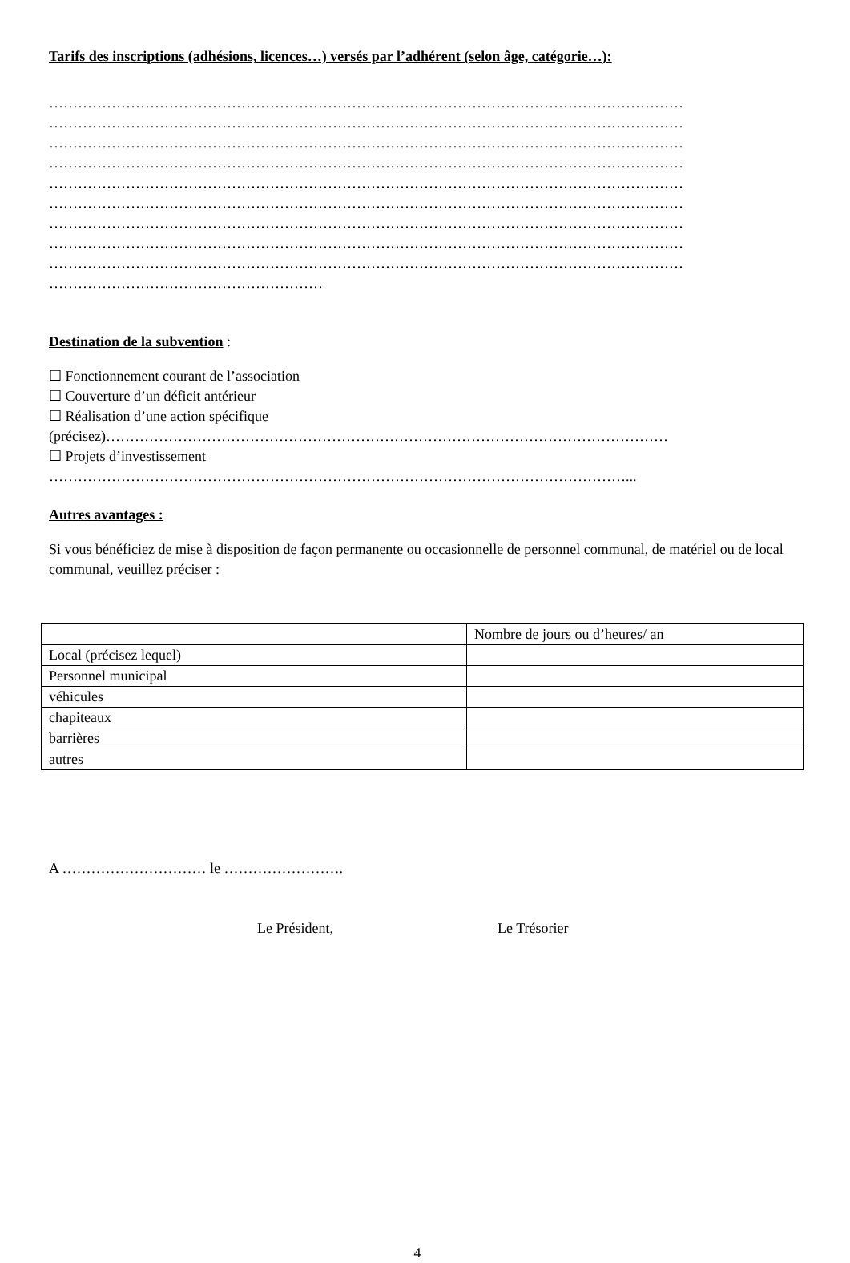Tarifs des inscriptions (adhésions, licences…) versés par l’adhérent (selon âge, catégorie…):
……………………………………………………………………………………………………………………
……………………………………………………………………………………………………………………
……………………………………………………………………………………………………………………
……………………………………………………………………………………………………………………
……………………………………………………………………………………………………………………
……………………………………………………………………………………………………………………
……………………………………………………………………………………………………………………
……………………………………………………………………………………………………………………
……………………………………………………………………………………………………………………
…………………………………………………
Destination de la subvention
:
☐ Fonctionnement courant de l’association
☐ Couverture d’un déficit antérieur
☐ Réalisation d’une action spécifique
(précisez)………………………………………………………………………………………………………
☐ Projets d’investissement
…………………………………………………………………………………………………………...
Autres avantages :
Si vous bénéficiez de mise à disposition de façon permanente ou occasionnelle de personnel communal, de matériel ou de local communal, veuillez préciser :
| | Nombre de jours ou d’heures/ an |
| Local (précisez lequel) | |
| Personnel municipal | |
| véhicules | |
| chapiteaux | |
| barrières | |
| autres | |
A ………………………… le …………………….
Le Président, Le Trésorier
4